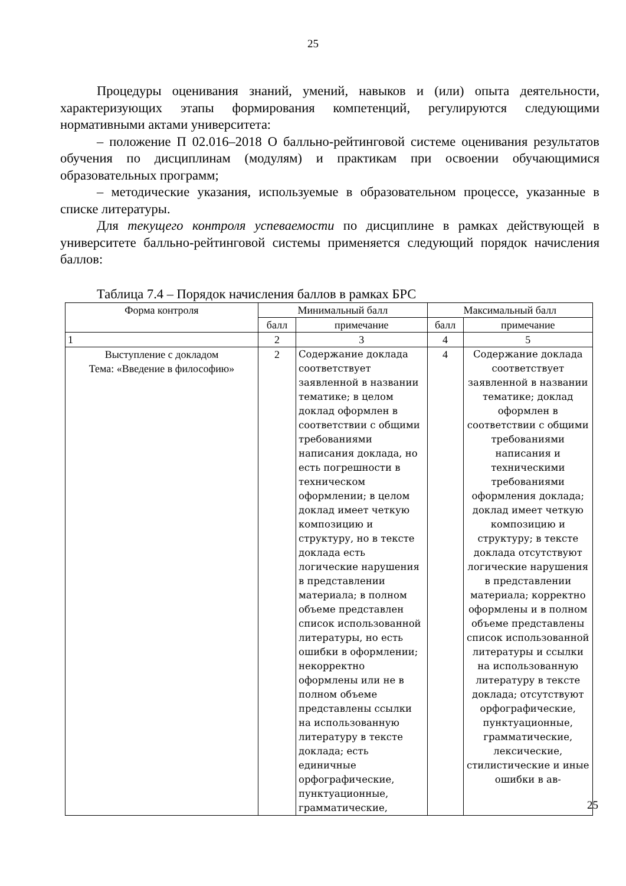25
Процедуры оценивания знаний, умений, навыков и (или) опыта деятельности, характеризующих этапы формирования компетенций, регулируются следующими нормативными актами университета:
– положение П 02.016–2018 О балльно-рейтинговой системе оценивания результатов обучения по дисциплинам (модулям) и практикам при освоении обучающимися образовательных программ;
– методические указания, используемые в образовательном процессе, указанные в списке литературы.
Для текущего контроля успеваемости по дисциплине в рамках действующей в университете балльно-рейтинговой системы применяется следующий порядок начисления баллов:
Таблица 7.4 – Порядок начисления баллов в рамках БРС
| Форма контроля | Минимальный балл | | Максимальный балл | |
| --- | --- | --- | --- | --- |
| | балл | примечание | балл | примечание |
| 1 | 2 | 3 | 4 | 5 |
| Выступление с докладом Тема: «Введение в философию» | 2 | Содержание доклада соответствует заявленной в названии тематике; в целом доклад оформлен в соответствии с общими требованиями написания доклада, но есть погрешности в техническом оформлении; в целом доклад имеет четкую композицию и структуру, но в тексте доклада есть логические нарушения в представлении материала; в полном объеме представлен список использованной литературы, но есть ошибки в оформлении; некорректно оформлены или не в полном объеме представлены ссылки на использованную литературу в тексте доклада; есть единичные орфографические, пунктуационные, грамматические, | 4 | Содержание доклада соответствует заявленной в названии тематике; доклад оформлен в соответствии с общими требованиями написания и техническими требованиями оформления доклада; доклад имеет четкую композицию и структуру; в тексте доклада отсутствуют логические нарушения в представлении материала; корректно оформлены и в полном объеме представлены список использованной литературы и ссылки на использованную литературу в тексте доклада; отсутствуют орфографические, пунктуационные, грамматические, лексические, стилистические и иные ошибки в ав- |
25